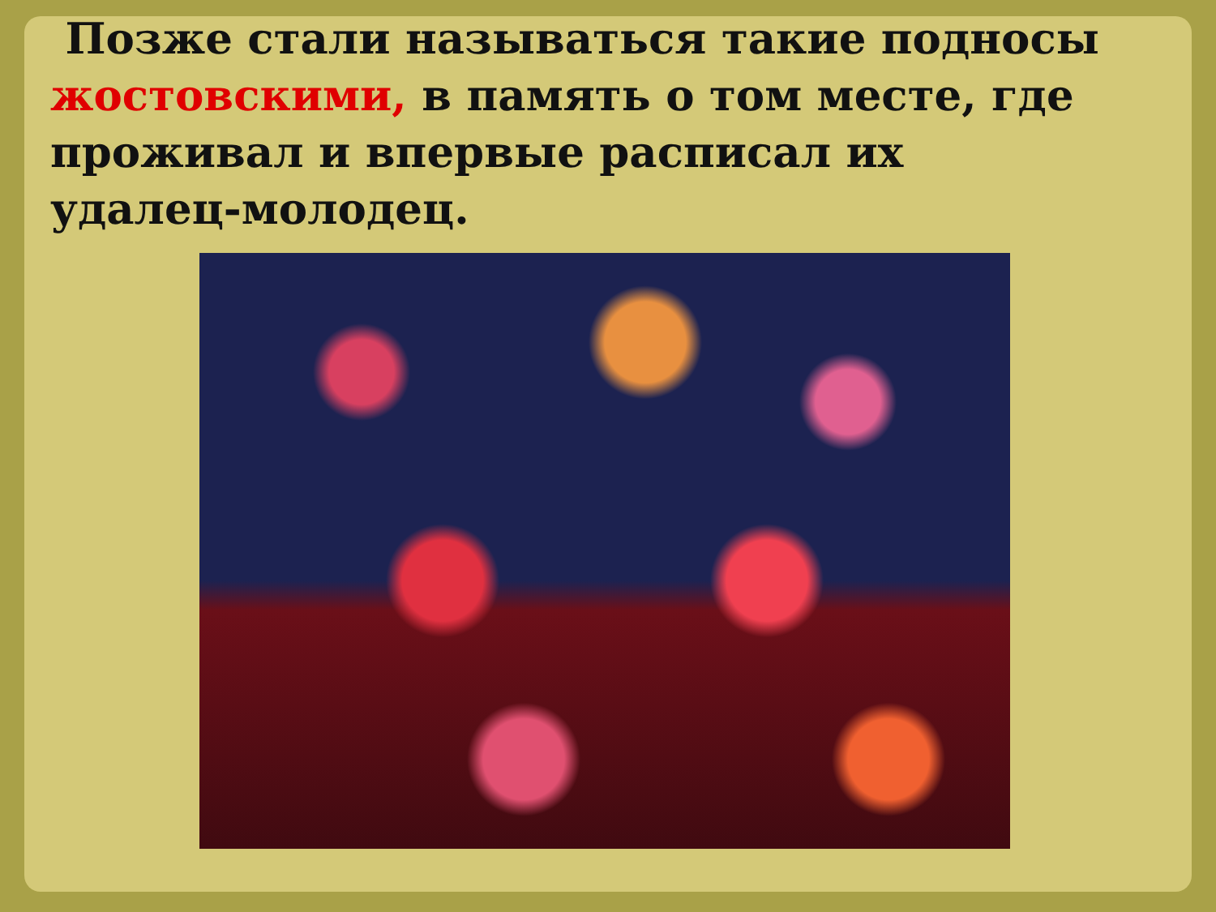Позже стали называться такие подносы жостовскими, в память о том месте, где проживал и впервые расписал их удалец-молодец.